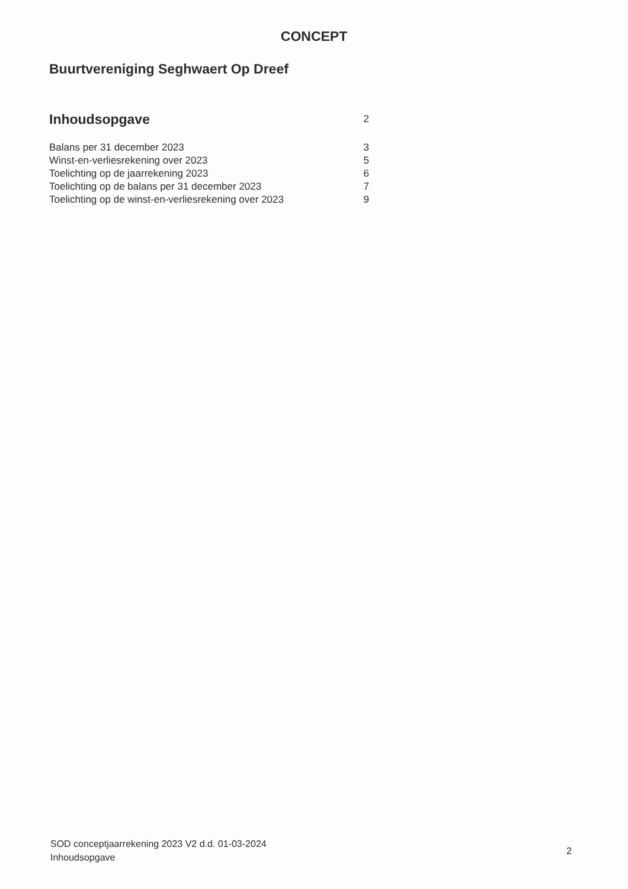CONCEPT
Buurtvereniging Seghwaert Op Dreef
| Inhoudsopgave | 2 |
| Balans per 31 december 2023 | 3 |
| Winst-en-verliesrekening over 2023 | 5 |
| Toelichting op de jaarrekening 2023 | 6 |
| Toelichting op de balans per 31 december 2023 | 7 |
| Toelichting op de winst-en-verliesrekening over 2023 | 9 |
SOD conceptjaarrekening 2023 V2 d.d. 01-03-2024
Inhoudsopgave
2